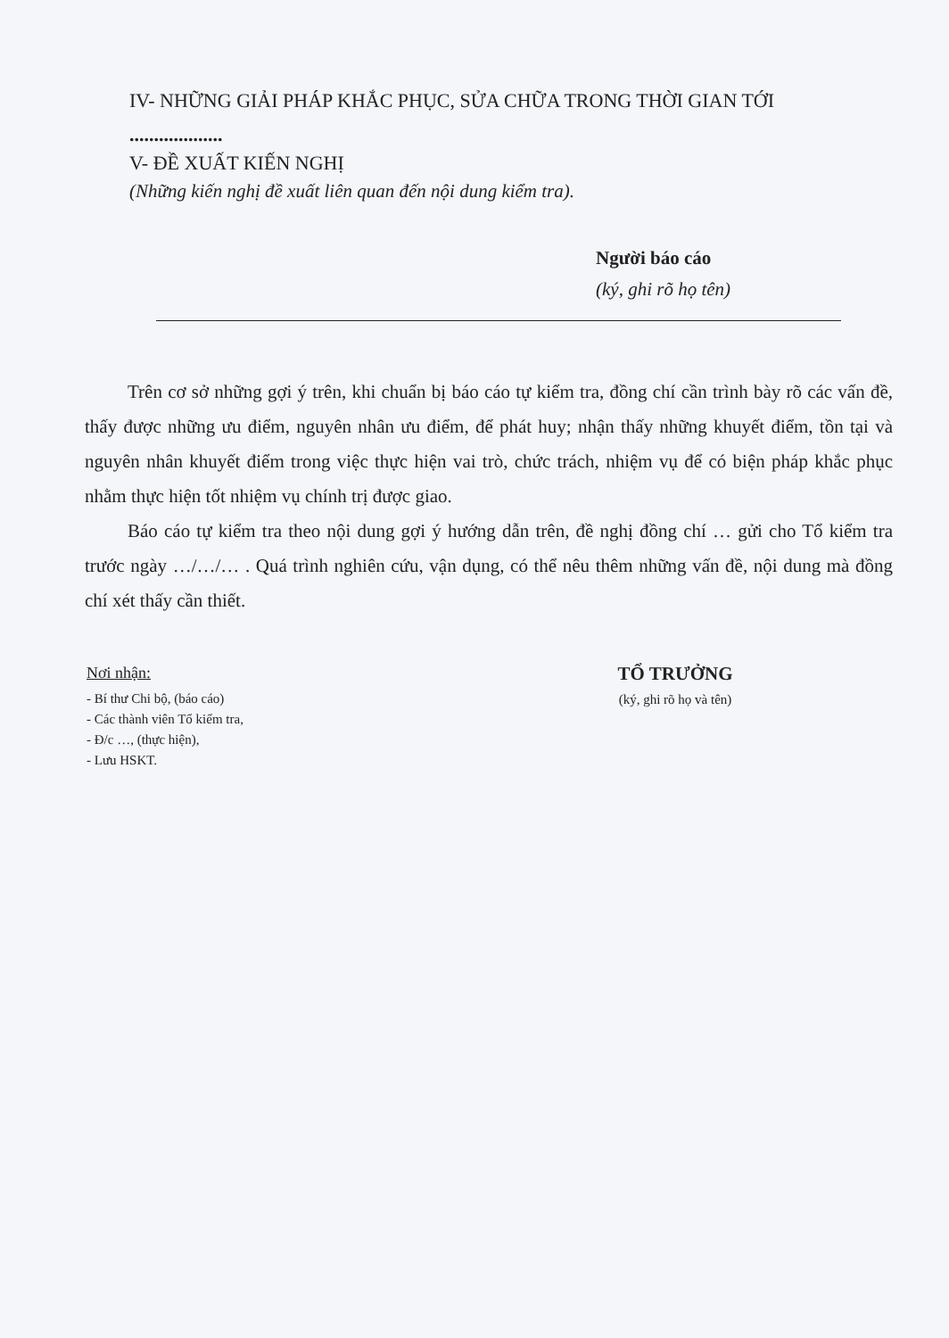IV- NHỮNG GIẢI PHÁP KHẮC PHỤC, SỬA CHỮA TRONG THỜI GIAN TỚI
...................
V- ĐỀ XUẤT KIẾN NGHỊ
(Những kiến nghị đề xuất liên quan đến nội dung kiểm tra).
Người báo cáo
(ký, ghi rõ họ tên)
Trên cơ sở những gợi ý trên, khi chuẩn bị báo cáo tự kiểm tra, đồng chí cần trình bày rõ các vấn đề, thấy được những ưu điểm, nguyên nhân ưu điểm, để phát huy; nhận thấy những khuyết điểm, tồn tại và nguyên nhân khuyết điểm trong việc thực hiện vai trò, chức trách, nhiệm vụ để có biện pháp khắc phục nhằm thực hiện tốt nhiệm vụ chính trị được giao.
Báo cáo tự kiểm tra theo nội dung gợi ý hướng dẫn trên, đề nghị đồng chí … gửi cho Tổ kiểm tra trước ngày …/…/… . Quá trình nghiên cứu, vận dụng, có thể nêu thêm những vấn đề, nội dung mà đồng chí xét thấy cần thiết.
Nơi nhận:
- Bí thư Chi bộ, (báo cáo)
- Các thành viên Tổ kiểm tra,
- Đ/c …, (thực hiện),
- Lưu HSKT.
TỔ TRƯỞNG
(ký, ghi rõ họ và tên)